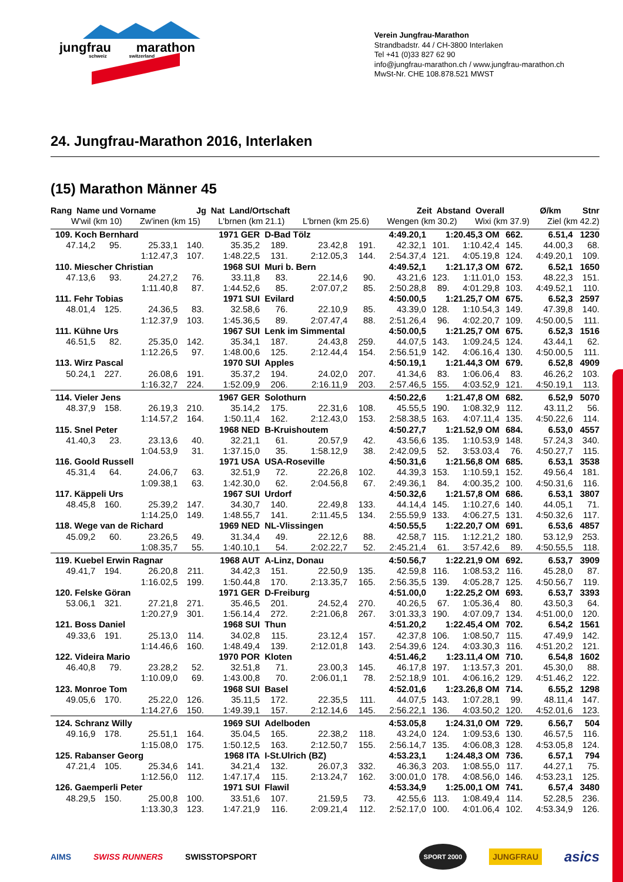jungfrau marathon
schweiz switzerland
Verein Jungfrau-Marathon
Strandbadstr. 44 / CH-3800 Interlaken
Tel +41 (0)33 827 62 90
info@jungfrau-marathon.ch / www.jungfrau-marathon.ch
MwSt-Nr. CHE 108.878.521 MWST
24. Jungfrau-Marathon 2016, Interlaken
(15) Marathon Männer 45
Rang Name und Vorname Jg Nat Land/Ortschaft Zeit Abstand Overall Ø/km Stnr
W'wil (km 10) Zw'inen (km 15) L'brnen (km 21.1) L'brnen (km 25.6) Wengen (km 30.2) Wixi (km 37.9) Ziel (km 42.2)
| 109. Koch Bernhard | | | | 1971 GER | D-Bad Tölz | | | 4:49.20,1 | 1:20.45,3 OM | | 662. | 6.51,4 | 1230 |
| 47.14,2 | 95. | 25.33,1 | 140. | 35.35,2 | 189. | 23.42,8 | 191. | 42.32,1 | 101. | 1:10.42,4 | 145. | 44.00,3 | 68. |
| | | 1:12.47,3 | 107. | 1:48.22,5 | 131. | 2:12.05,3 | 144. | 2:54.37,4 | 121. | 4:05.19,8 | 124. | 4:49.20,1 | 109. |
| 110. Miescher Christian | | | | 1968 SUI | Muri b. Bern | | | 4:49.52,1 | 1:21.17,3 OM | | 672. | 6.52,1 | 1650 |
| 47.13,6 | 93. | 24.27,2 | 76. | 33.11,8 | 83. | 22.14,6 | 90. | 43.21,6 | 123. | 1:11.01,0 | 153. | 48.22,3 | 151. |
| | | 1:11.40,8 | 87. | 1:44.52,6 | 85. | 2:07.07,2 | 85. | 2:50.28,8 | 89. | 4:01.29,8 | 103. | 4:49.52,1 | 110. |
| 111. Fehr Tobias | | | | 1971 SUI | Evilard | | | 4:50.00,5 | 1:21.25,7 OM | | 675. | 6.52,3 | 2597 |
| 48.01,4 | 125. | 24.36,5 | 83. | 32.58,6 | 76. | 22.10,9 | 85. | 43.39,0 | 128. | 1:10.54,3 | 149. | 47.39,8 | 140. |
| | | 1:12.37,9 | 103. | 1:45.36,5 | 89. | 2:07.47,4 | 88. | 2:51.26,4 | 96. | 4:02.20,7 | 109. | 4:50.00,5 | 111. |
| 111. Kühne Urs | | | | 1967 SUI | Lenk im Simmental | | | 4:50.00,5 | 1:21.25,7 OM | | 675. | 6.52,3 | 1516 |
| 46.51,5 | 82. | 25.35,0 | 142. | 35.34,1 | 187. | 24.43,8 | 259. | 44.07,5 | 143. | 1:09.24,5 | 124. | 43.44,1 | 62. |
| | | 1:12.26,5 | 97. | 1:48.00,6 | 125. | 2:12.44,4 | 154. | 2:56.51,9 | 142. | 4:06.16,4 | 130. | 4:50.00,5 | 111. |
| 113. Wirz Pascal | | | | 1970 SUI | Apples | | | 4:50.19,1 | 1:21.44,3 OM | | 679. | 6.52,8 | 4909 |
| 50.24,1 | 227. | 26.08,6 | 191. | 35.37,2 | 194. | 24.02,0 | 207. | 41.34,6 | 83. | 1:06.06,4 | 83. | 46.26,2 | 103. |
| | | 1:16.32,7 | 224. | 1:52.09,9 | 206. | 2:16.11,9 | 203. | 2:57.46,5 | 155. | 4:03.52,9 | 121. | 4:50.19,1 | 113. |
| 114. Vieler Jens | | | | 1967 GER | Solothurn | | | 4:50.22,6 | 1:21.47,8 OM | | 682. | 6.52,9 | 5070 |
| 48.37,9 | 158. | 26.19,3 | 210. | 35.14,2 | 175. | 22.31,6 | 108. | 45.55,5 | 190. | 1:08.32,9 | 112. | 43.11,2 | 56. |
| | | 1:14.57,2 | 164. | 1:50.11,4 | 162. | 2:12.43,0 | 153. | 2:58.38,5 | 163. | 4:07.11,4 | 135. | 4:50.22,6 | 114. |
| 115. Snel Peter | | | | 1968 NED | B-Kruishoutem | | | 4:50.27,7 | 1:21.52,9 OM | | 684. | 6.53,0 | 4557 |
| 41.40,3 | 23. | 23.13,6 | 40. | 32.21,1 | 61. | 20.57,9 | 42. | 43.56,6 | 135. | 1:10.53,9 | 148. | 57.24,3 | 340. |
| | | 1:04.53,9 | 31. | 1:37.15,0 | 35. | 1:58.12,9 | 38. | 2:42.09,5 | 52. | 3:53.03,4 | 76. | 4:50.27,7 | 115. |
| 116. Goold Russell | | | | 1971 USA | USA-Roseville | | | 4:50.31,6 | 1:21.56,8 OM | | 685. | 6.53,1 | 3538 |
| 45.31,4 | 64. | 24.06,7 | 63. | 32.51,9 | 72. | 22.26,8 | 102. | 44.39,3 | 153. | 1:10.59,1 | 152. | 49.56,4 | 181. |
| | | 1:09.38,1 | 63. | 1:42.30,0 | 62. | 2:04.56,8 | 67. | 2:49.36,1 | 84. | 4:00.35,2 | 100. | 4:50.31,6 | 116. |
| 117. Käppeli Urs | | | | 1967 SUI | Urdorf | | | 4:50.32,6 | 1:21.57,8 OM | | 686. | 6.53,1 | 3807 |
| 48.45,8 | 160. | 25.39,2 | 147. | 34.30,7 | 140. | 22.49,8 | 133. | 44.14,4 | 145. | 1:10.27,6 | 140. | 44.05,1 | 71. |
| | | 1:14.25,0 | 149. | 1:48.55,7 | 141. | 2:11.45,5 | 134. | 2:55.59,9 | 133. | 4:06.27,5 | 131. | 4:50.32,6 | 117. |
| 118. Wege van de Richard | | | | 1969 NED | NL-Vlissingen | | | 4:50.55,5 | 1:22.20,7 OM | | 691. | 6.53,6 | 4857 |
| 45.09,2 | 60. | 23.26,5 | 49. | 31.34,4 | 49. | 22.12,6 | 88. | 42.58,7 | 115. | 1:12.21,2 | 180. | 53.12,9 | 253. |
| | | 1:08.35,7 | 55. | 1:40.10,1 | 54. | 2:02.22,7 | 52. | 2:45.21,4 | 61. | 3:57.42,6 | 89. | 4:50.55,5 | 118. |
| 119. Kuebel Erwin Ragnar | | | | 1968 AUT | A-Linz, Donau | | | 4:50.56,7 | 1:22.21,9 OM | | 692. | 6.53,7 | 3909 |
| 49.41,7 | 194. | 26.20,8 | 211. | 34.42,3 | 151. | 22.50,9 | 135. | 42.59,8 | 116. | 1:08.53,2 | 116. | 45.28,0 | 87. |
| | | 1:16.02,5 | 199. | 1:50.44,8 | 170. | 2:13.35,7 | 165. | 2:56.35,5 | 139. | 4:05.28,7 | 125. | 4:50.56,7 | 119. |
| 120. Felske Göran | | | | 1971 GER | D-Freiburg | | | 4:51.00,0 | 1:22.25,2 OM | | 693. | 6.53,7 | 3393 |
| 53.06,1 | 321. | 27.21,8 | 271. | 35.46,5 | 201. | 24.52,4 | 270. | 40.26,5 | 67. | 1:05.36,4 | 80. | 43.50,3 | 64. |
| | | 1:20.27,9 | 301. | 1:56.14,4 | 272. | 2:21.06,8 | 267. | 3:01.33,3 | 190. | 4:07.09,7 | 134. | 4:51.00,0 | 120. |
| 121. Boss Daniel | | | | 1968 SUI | Thun | | | 4:51.20,2 | 1:22.45,4 OM | | 702. | 6.54,2 | 1561 |
| 49.33,6 | 191. | 25.13,0 | 114. | 34.02,8 | 115. | 23.12,4 | 157. | 42.37,8 | 106. | 1:08.50,7 | 115. | 47.49,9 | 142. |
| | | 1:14.46,6 | 160. | 1:48.49,4 | 139. | 2:12.01,8 | 143. | 2:54.39,6 | 124. | 4:03.30,3 | 116. | 4:51.20,2 | 121. |
| 122. Videira Mario | | | | 1970 POR | Kloten | | | 4:51.46,2 | 1:23.11,4 OM | | 710. | 6.54,8 | 1602 |
| 46.40,8 | 79. | 23.28,2 | 52. | 32.51,8 | 71. | 23.00,3 | 145. | 46.17,8 | 197. | 1:13.57,3 | 201. | 45.30,0 | 88. |
| | | 1:10.09,0 | 69. | 1:43.00,8 | 70. | 2:06.01,1 | 78. | 2:52.18,9 | 101. | 4:06.16,2 | 129. | 4:51.46,2 | 122. |
| 123. Monroe Tom | | | | 1968 SUI | Basel | | | 4:52.01,6 | 1:23.26,8 OM | | 714. | 6.55,2 | 1298 |
| 49.05,6 | 170. | 25.22,0 | 126. | 35.11,5 | 172. | 22.35,5 | 111. | 44.07,5 | 143. | 1:07.28,1 | 99. | 48.11,4 | 147. |
| | | 1:14.27,6 | 150. | 1:49.39,1 | 157. | 2:12.14,6 | 145. | 2:56.22,1 | 136. | 4:03.50,2 | 120. | 4:52.01,6 | 123. |
| 124. Schranz Willy | | | | 1969 SUI | Adelboden | | | 4:53.05,8 | 1:24.31,0 OM | | 729. | 6.56,7 | 504 |
| 49.16,9 | 178. | 25.51,1 | 164. | 35.04,5 | 165. | 22.38,2 | 118. | 43.24,0 | 124. | 1:09.53,6 | 130. | 46.57,5 | 116. |
| | | 1:15.08,0 | 175. | 1:50.12,5 | 163. | 2:12.50,7 | 155. | 2:56.14,7 | 135. | 4:06.08,3 | 128. | 4:53.05,8 | 124. |
| 125. Rabanser Georg | | | | 1968 ITA | I-St.Ulrich (BZ) | | | 4:53.23,1 | 1:24.48,3 OM | | 736. | 6.57,1 | 794 |
| 47.21,4 | 105. | 25.34,6 | 141. | 34.21,4 | 132. | 26.07,3 | 332. | 46.36,3 | 203. | 1:08.55,0 | 117. | 44.27,1 | 75. |
| | | 1:12.56,0 | 112. | 1:47.17,4 | 115. | 2:13.24,7 | 162. | 3:00.01,0 | 178. | 4:08.56,0 | 146. | 4:53.23,1 | 125. |
| 126. Gaemperli Peter | | | | 1971 SUI | Flawil | | | 4:53.34,9 | 1:25.00,1 OM | | 741. | 6.57,4 | 3480 |
| 48.29,5 | 150. | 25.00,8 | 100. | 33.51,6 | 107. | 21.59,5 | 73. | 42.55,6 | 113. | 1:08.49,4 | 114. | 52.28,5 | 236. |
| | | 1:13.30,3 | 123. | 1:47.21,9 | 116. | 2:09.21,4 | 112. | 2:52.17,0 | 100. | 4:01.06,4 | 102. | 4:53.34,9 | 126. |
AIMS SWISS RUNNERS SWISSTOPSPORT SPORT 2000 JUNGFRAU asics